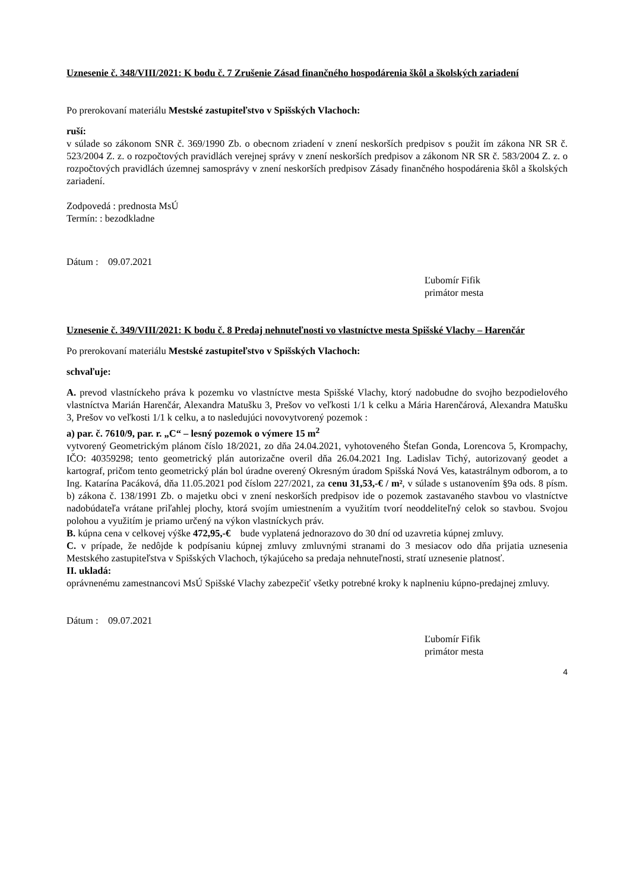Uznesenie č. 348/VIII/2021: K bodu č. 7 Zrušenie Zásad finančného hospodárenia škôl a školských zariadení
Po prerokovaní materiálu Mestské zastupiteľstvo v Spišských Vlachoch:
ruší:
v súlade so zákonom SNR č. 369/1990 Zb. o obecnom zriadení v znení neskorších predpisov s použit ím zákona NR SR č. 523/2004 Z. z. o rozpočtových pravidlách verejnej správy v znení neskorších predpisov a zákonom NR SR č. 583/2004 Z. z. o rozpočtových pravidlách územnej samosprávy v znení neskorších predpisov Zásady finančného hospodárenia škôl a školských zariadení.
Zodpovedá : prednosta MsÚ
Termín: : bezodkladne
Dátum : 09.07.2021
Ľubomír Fifik
primátor mesta
Uznesenie č. 349/VIII/2021: K bodu č. 8 Predaj nehnuteľnosti vo vlastníctve mesta Spišské Vlachy – Harenčár
Po prerokovaní materiálu Mestské zastupiteľstvo v Spišských Vlachoch:
schvaľuje:
A. prevod vlastníckeho práva k pozemku vo vlastníctve mesta Spišské Vlachy, ktorý nadobudne do svojho bezpodielového vlastníctva Marián Harenčár, Alexandra Matušku 3, Prešov vo veľkosti 1/1 k celku a Mária Harenčárová, Alexandra Matušku 3, Prešov vo veľkosti 1/1 k celku, a to nasledujúci novovytvorený pozemok :
a) par. č. 7610/9, par. r. „C“ – lesný pozemok o výmere 15 m<sup>2</sup>
vytvorený Geometrickým plánom číslo 18/2021, zo dňa 24.04.2021, vyhotoveného Štefan Gonda, Lorencova 5, Krompachy, IČO: 40359298; tento geometrický plán autorizačne overil dňa 26.04.2021 Ing. Ladislav Tichý, autorizovaný geodet a kartograf, pričom tento geometrický plán bol úradne overený Okresným úradom Spišská Nová Ves, katastrálnym odborom, a to Ing. Katarína Pacáková, dňa 11.05.2021 pod číslom 227/2021, za cenu 31,53,-€ / m², v súlade s ustanovením §9a ods. 8 písm. b) zákona č. 138/1991 Zb. o majetku obci v znení neskorších predpisov ide o pozemok zastavaného stavbou vo vlastníctve nadobúdateľa vrátane priľahlej plochy, ktorá svojím umiestnením a využitím tvorí neoddeliteľný celok so stavbou. Svojou polohou a využitím je priamo určený na výkon vlastníckych práv.
B. kúpna cena v celkovej výške 472,95,-€ bude vyplatená jednorazovo do 30 dní od uzavretia kúpnej zmluvy.
C. v prípade, že nedôjde k podpísaniu kúpnej zmluvy zmluvnými stranami do 3 mesiacov odo dňa prijatia uznesenia Mestského zastupiteľstva v Spišských Vlachoch, týkajúceho sa predaja nehnuteľnosti, stratí uznesenie platnosť.
II. ukladá:
oprávnenému zamestnancovi MsÚ Spišské Vlachy zabezpečiť všetky potrebné kroky k naplneniu kúpno-predajnej zmluvy.
Dátum : 09.07.2021
Ľubomír Fifik
primátor mesta
4